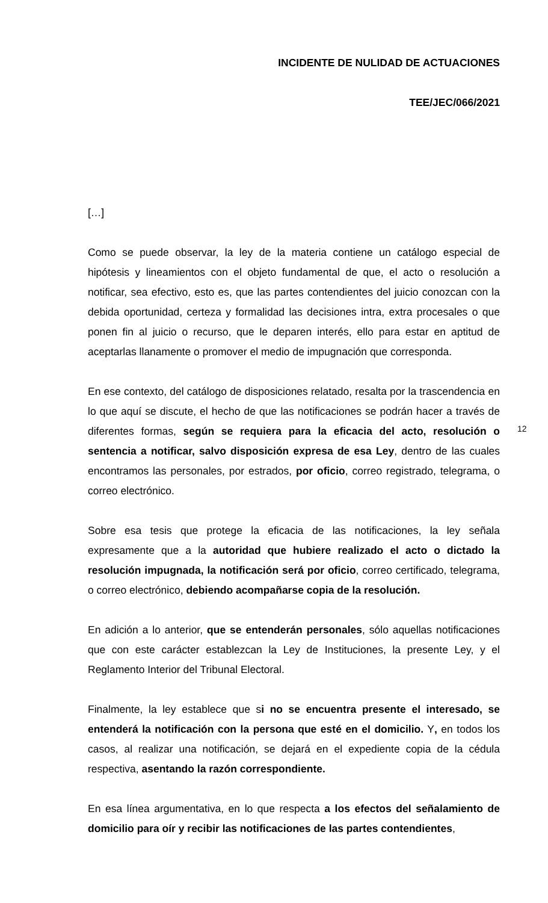INCIDENTE DE NULIDAD DE ACTUACIONES
TEE/JEC/066/2021
[…]
Como se puede observar, la ley de la materia contiene un catálogo especial de hipótesis y lineamientos con el objeto fundamental de que, el acto o resolución a notificar, sea efectivo, esto es, que las partes contendientes del juicio conozcan con la debida oportunidad, certeza y formalidad las decisiones intra, extra procesales o que ponen fin al juicio o recurso, que le deparen interés, ello para estar en aptitud de aceptarlas llanamente o promover el medio de impugnación que corresponda.
En ese contexto, del catálogo de disposiciones relatado, resalta por la trascendencia en lo que aquí se discute, el hecho de que las notificaciones se podrán hacer a través de diferentes formas, según se requiera para la eficacia del acto, resolución o sentencia a notificar, salvo disposición expresa de esa Ley, dentro de las cuales encontramos las personales, por estrados, por oficio, correo registrado, telegrama, o correo electrónico.
Sobre esa tesis que protege la eficacia de las notificaciones, la ley señala expresamente que a la autoridad que hubiere realizado el acto o dictado la resolución impugnada, la notificación será por oficio, correo certificado, telegrama, o correo electrónico, debiendo acompañarse copia de la resolución.
En adición a lo anterior, que se entenderán personales, sólo aquellas notificaciones que con este carácter establezcan la Ley de Instituciones, la presente Ley, y el Reglamento Interior del Tribunal Electoral.
Finalmente, la ley establece que si no se encuentra presente el interesado, se entenderá la notificación con la persona que esté en el domicilio. Y, en todos los casos, al realizar una notificación, se dejará en el expediente copia de la cédula respectiva, asentando la razón correspondiente.
En esa línea argumentativa, en lo que respecta a los efectos del señalamiento de domicilio para oír y recibir las notificaciones de las partes contendientes,
12